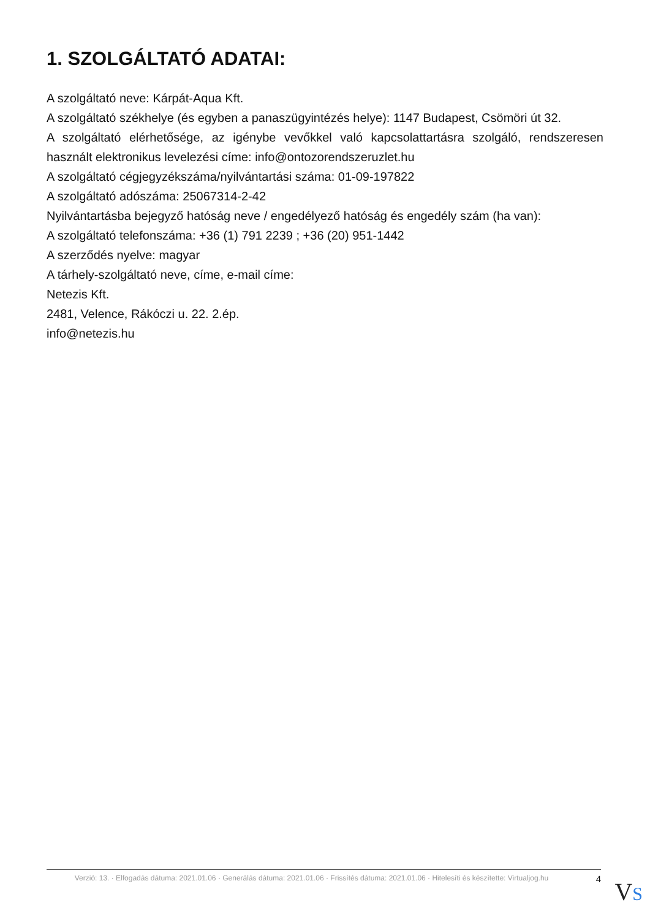1. SZOLGÁLTATÓ ADATAI:
A szolgáltató neve: Kárpát-Aqua Kft.
A szolgáltató székhelye (és egyben a panaszügyintézés helye): 1147 Budapest, Csömöri út 32.
A szolgáltató elérhetősége, az igénybe vevőkkel való kapcsolattartásra szolgáló, rendszeresen használt elektronikus levelezési címe: info@ontozorendszeruzlet.hu
A szolgáltató cégjegyzékszáma/nyilvántartási száma: 01-09-197822
A szolgáltató adószáma: 25067314-2-42
Nyilvántartásba bejegyző hatóság neve / engedélyező hatóság és engedély szám (ha van):
A szolgáltató telefonszáma: +36 (1) 791 2239 ; +36 (20) 951-1442
A szerződés nyelve: magyar
A tárhely-szolgáltató neve, címe, e-mail címe:
Netezis Kft.
2481, Velence, Rákóczi u. 22. 2.ép.
info@netezis.hu
Verzió: 13. · Elfogadás dátuma: 2021.01.06 · Generálás dátuma: 2021.01.06 · Frissítés dátuma: 2021.01.06 · Hitelesíti és készítette: Virtualjog.hu
4
VS